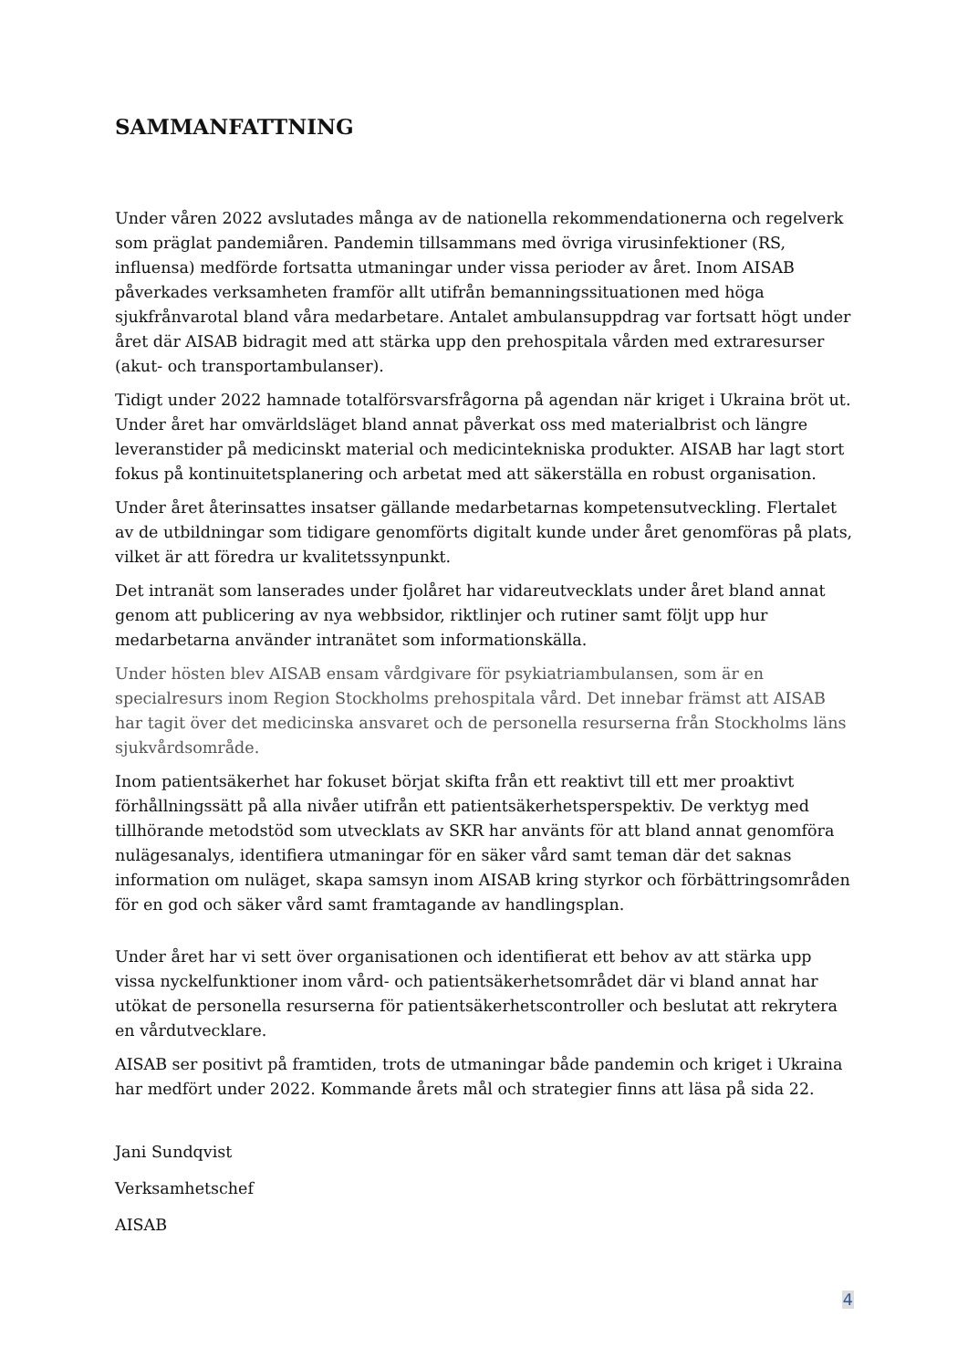SAMMANFATTNING
Under våren 2022 avslutades många av de nationella rekommendationerna och regelverk som präglat pandemiåren. Pandemin tillsammans med övriga virusinfektioner (RS, influensa) medförde fortsatta utmaningar under vissa perioder av året. Inom AISAB påverkades verksamheten framför allt utifrån bemanningssituationen med höga sjukfrånvarotal bland våra medarbetare. Antalet ambulansuppdrag var fortsatt högt under året där AISAB bidragit med att stärka upp den prehospitala vården med extraresurser (akut- och transportambulanser).
Tidigt under 2022 hamnade totalförsvarsfrågorna på agendan när kriget i Ukraina bröt ut. Under året har omvärldsläget bland annat påverkat oss med materialbrist och längre leveranstider på medicinskt material och medicintekniska produkter. AISAB har lagt stort fokus på kontinuitetsplanering och arbetat med att säkerställa en robust organisation.
Under året återinsattes insatser gällande medarbetarnas kompetensutveckling. Flertalet av de utbildningar som tidigare genomförts digitalt kunde under året genomföras på plats, vilket är att föredra ur kvalitetssynpunkt.
Det intranät som lanserades under fjolåret har vidareutvecklats under året bland annat genom att publicering av nya webbsidor, riktlinjer och rutiner samt följt upp hur medarbetarna använder intranätet som informationskälla.
Under hösten blev AISAB ensam vårdgivare för psykiatriambulansen, som är en specialresurs inom Region Stockholms prehospitala vård. Det innebar främst att AISAB har tagit över det medicinska ansvaret och de personella resurserna från Stockholms läns sjukvårdsområde.
Inom patientsäkerhet har fokuset börjat skifta från ett reaktivt till ett mer proaktivt förhållningssätt på alla nivåer utifrån ett patientsäkerhetsperspektiv. De verktyg med tillhörande metodstöd som utvecklats av SKR har använts för att bland annat genomföra nulägesanalys, identifiera utmaningar för en säker vård samt teman där det saknas information om nuläget, skapa samsyn inom AISAB kring styrkor och förbättringsområden för en god och säker vård samt framtagande av handlingsplan.
Under året har vi sett över organisationen och identifierat ett behov av att stärka upp vissa nyckelfunktioner inom vård- och patientsäkerhetsområdet där vi bland annat har utökat de personella resurserna för patientsäkerhetscontroller och beslutat att rekrytera en vårdutvecklare.
AISAB ser positivt på framtiden, trots de utmaningar både pandemin och kriget i Ukraina har medfört under 2022. Kommande årets mål och strategier finns att läsa på sida 22.
Jani Sundqvist
Verksamhetschef
AISAB
4